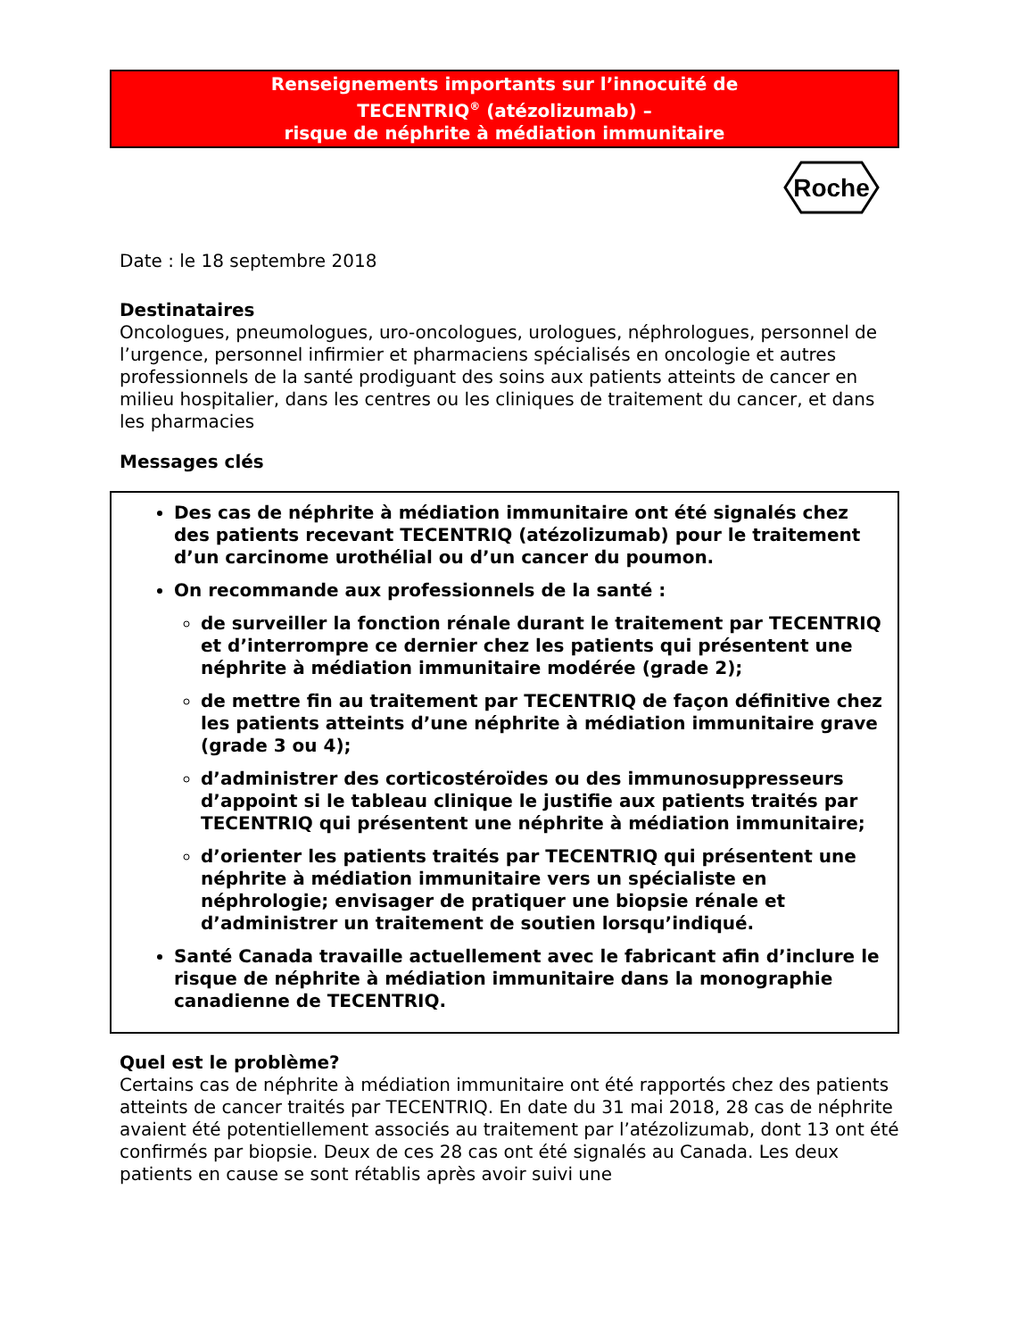Renseignements importants sur l’innocuité de
TECENTRIQ<sup>®</sup> (atézolizumab) –
risque de néphrite à médiation immunitaire
Roche
Date : le 18 septembre 2018
Destinataires
Oncologues, pneumologues, uro-oncologues, urologues, néphrologues, personnel de l’urgence, personnel infirmier et pharmaciens spécialisés en oncologie et autres professionnels de la santé prodiguant des soins aux patients atteints de cancer en milieu hospitalier, dans les centres ou les cliniques de traitement du cancer, et dans les pharmacies
Messages clés
Des cas de néphrite à médiation immunitaire ont été signalés chez des patients recevant TECENTRIQ (atézolizumab) pour le traitement d’un carcinome urothélial ou d’un cancer du poumon.
On recommande aux professionnels de la santé :
de surveiller la fonction rénale durant le traitement par TECENTRIQ et d’interrompre ce dernier chez les patients qui présentent une néphrite à médiation immunitaire modérée (grade 2);
de mettre fin au traitement par TECENTRIQ de façon définitive chez les patients atteints d’une néphrite à médiation immunitaire grave (grade 3 ou 4);
d’administrer des corticostéroïdes ou des immunosuppresseurs d’appoint si le tableau clinique le justifie aux patients traités par TECENTRIQ qui présentent une néphrite à médiation immunitaire;
d’orienter les patients traités par TECENTRIQ qui présentent une néphrite à médiation immunitaire vers un spécialiste en néphrologie; envisager de pratiquer une biopsie rénale et d’administrer un traitement de soutien lorsqu’indiqué.
Santé Canada travaille actuellement avec le fabricant afin d’inclure le risque de néphrite à médiation immunitaire dans la monographie canadienne de TECENTRIQ.
Quel est le problème?
Certains cas de néphrite à médiation immunitaire ont été rapportés chez des patients atteints de cancer traités par TECENTRIQ. En date du 31 mai 2018, 28 cas de néphrite avaient été potentiellement associés au traitement par l’atézolizumab, dont 13 ont été confirmés par biopsie. Deux de ces 28 cas ont été signalés au Canada. Les deux patients en cause se sont rétablis après avoir suivi une